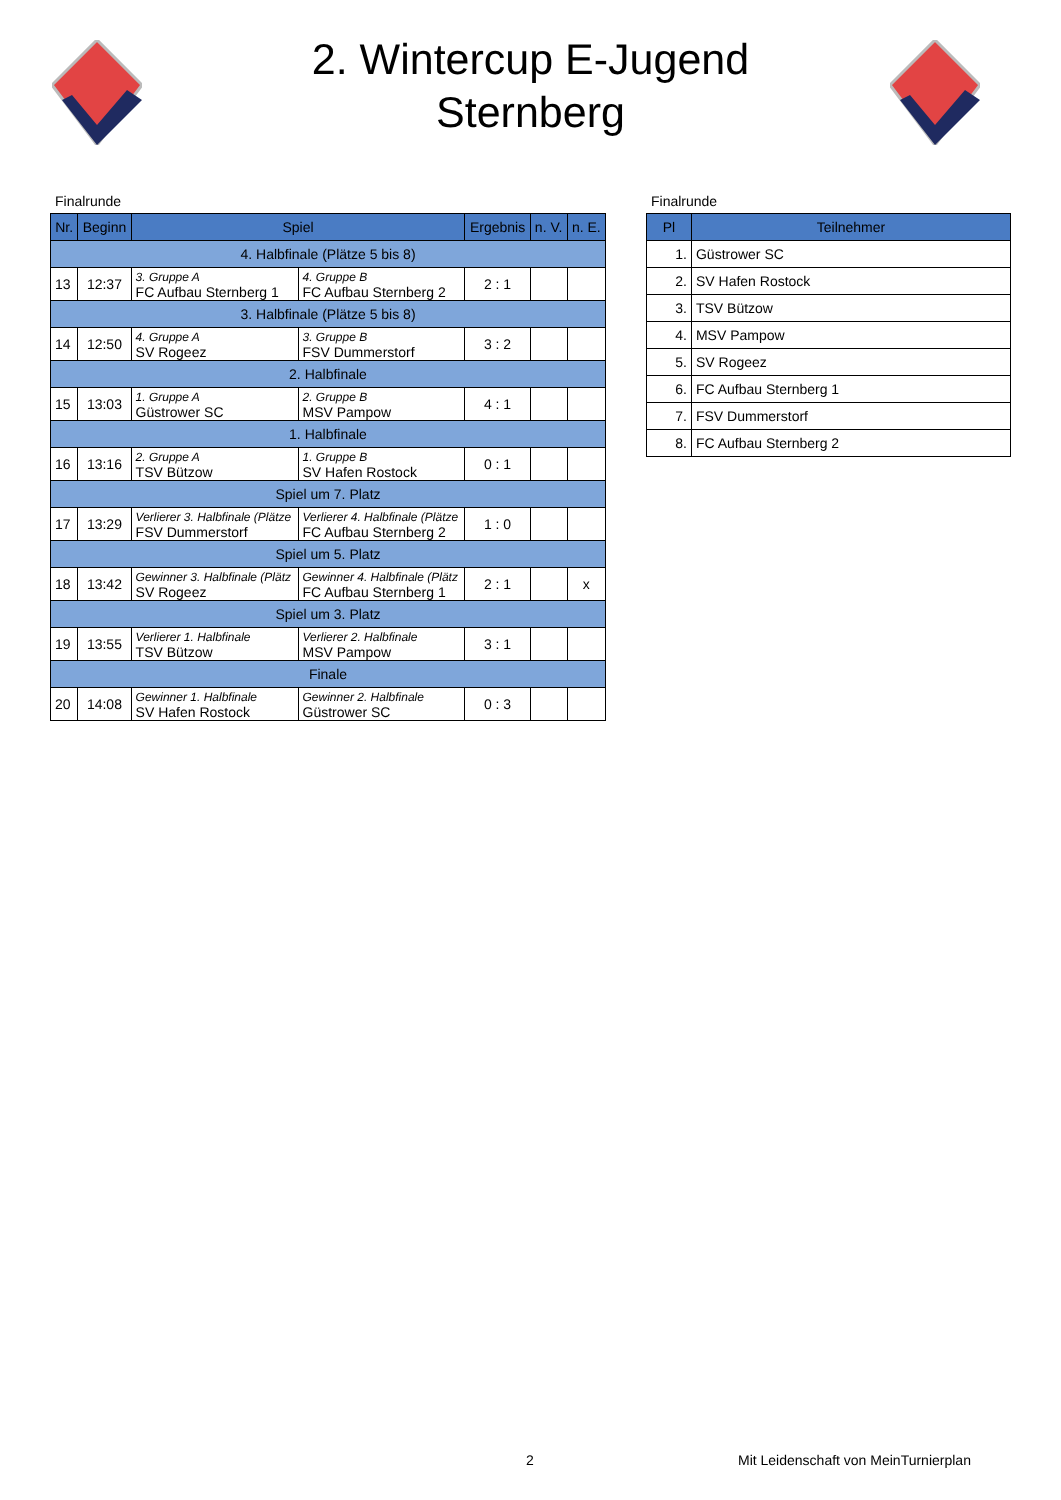2. Wintercup E-Jugend
Sternberg
Finalrunde
| Nr. | Beginn | Spiel | | Ergebnis | n. V. | n. E. |
| --- | --- | --- | --- | --- | --- | --- |
| 4. Halbfinale (Plätze 5 bis 8) | | | | | | |
| 13 | 12:37 | 3. Gruppe A FC Aufbau Sternberg 1 | 4. Gruppe B FC Aufbau Sternberg 2 | 2 : 1 | | |
| 3. Halbfinale (Plätze 5 bis 8) | | | | | | |
| 14 | 12:50 | 4. Gruppe A SV Rogeez | 3. Gruppe B FSV Dummerstorf | 3 : 2 | | |
| 2. Halbfinale | | | | | | |
| 15 | 13:03 | 1. Gruppe A Güstrower SC | 2. Gruppe B MSV Pampow | 4 : 1 | | |
| 1. Halbfinale | | | | | | |
| 16 | 13:16 | 2. Gruppe A TSV Bützow | 1. Gruppe B SV Hafen Rostock | 0 : 1 | | |
| Spiel um 7. Platz | | | | | | |
| 17 | 13:29 | Verlierer 3. Halbfinale (Plätze FSV Dummerstorf | Verlierer 4. Halbfinale (Plätze FC Aufbau Sternberg 2 | 1 : 0 | | |
| Spiel um 5. Platz | | | | | | |
| 18 | 13:42 | Gewinner 3. Halbfinale (Plätz SV Rogeez | Gewinner 4. Halbfinale (Plätz FC Aufbau Sternberg 1 | 2 : 1 | | x |
| Spiel um 3. Platz | | | | | | |
| 19 | 13:55 | Verlierer 1. Halbfinale TSV Bützow | Verlierer 2. Halbfinale MSV Pampow | 3 : 1 | | |
| Finale | | | | | | |
| 20 | 14:08 | Gewinner 1. Halbfinale SV Hafen Rostock | Gewinner 2. Halbfinale Güstrower SC | 0 : 3 | | |
Finalrunde
| Pl | Teilnehmer |
| --- | --- |
| 1. | Güstrower SC |
| 2. | SV Hafen Rostock |
| 3. | TSV Bützow |
| 4. | MSV Pampow |
| 5. | SV Rogeez |
| 6. | FC Aufbau Sternberg 1 |
| 7. | FSV Dummerstorf |
| 8. | FC Aufbau Sternberg 2 |
2
Mit Leidenschaft von MeinTurnierplan